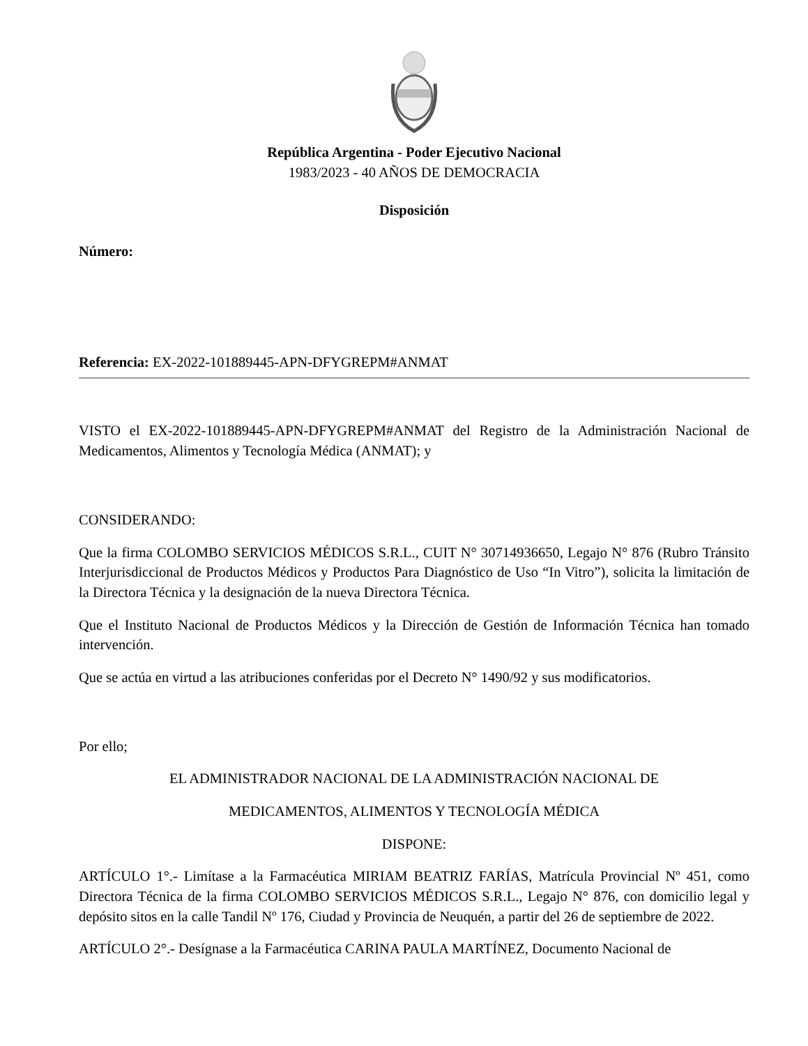República Argentina - Poder Ejecutivo Nacional
1983/2023 - 40 AÑOS DE DEMOCRACIA
Disposición
Número:
Referencia: EX-2022-101889445-APN-DFYGREPM#ANMAT
VISTO el EX-2022-101889445-APN-DFYGREPM#ANMAT del Registro de la Administración Nacional de Medicamentos, Alimentos y Tecnología Médica (ANMAT); y
CONSIDERANDO:
Que la firma COLOMBO SERVICIOS MÉDICOS S.R.L., CUIT N° 30714936650, Legajo N° 876 (Rubro Tránsito Interjurisdiccional de Productos Médicos y Productos Para Diagnóstico de Uso “In Vitro”), solicita la limitación de la Directora Técnica y la designación de la nueva Directora Técnica.
Que el Instituto Nacional de Productos Médicos y la Dirección de Gestión de Información Técnica han tomado intervención.
Que se actúa en virtud a las atribuciones conferidas por el Decreto N° 1490/92 y sus modificatorios.
Por ello;
EL ADMINISTRADOR NACIONAL DE LA ADMINISTRACIÓN NACIONAL DE
MEDICAMENTOS, ALIMENTOS Y TECNOLOGÍA MÉDICA
DISPONE:
ARTÍCULO 1°.- Limítase a la Farmacéutica MIRIAM BEATRIZ FARÍAS, Matrícula Provincial Nº 451, como Directora Técnica de la firma COLOMBO SERVICIOS MÉDICOS S.R.L., Legajo N° 876, con domicilio legal y depósito sitos en la calle Tandil Nº 176, Ciudad y Provincia de Neuquén, a partir del 26 de septiembre de 2022.
ARTÍCULO 2°.- Desígnase a la Farmacéutica CARINA PAULA MARTÍNEZ, Documento Nacional de